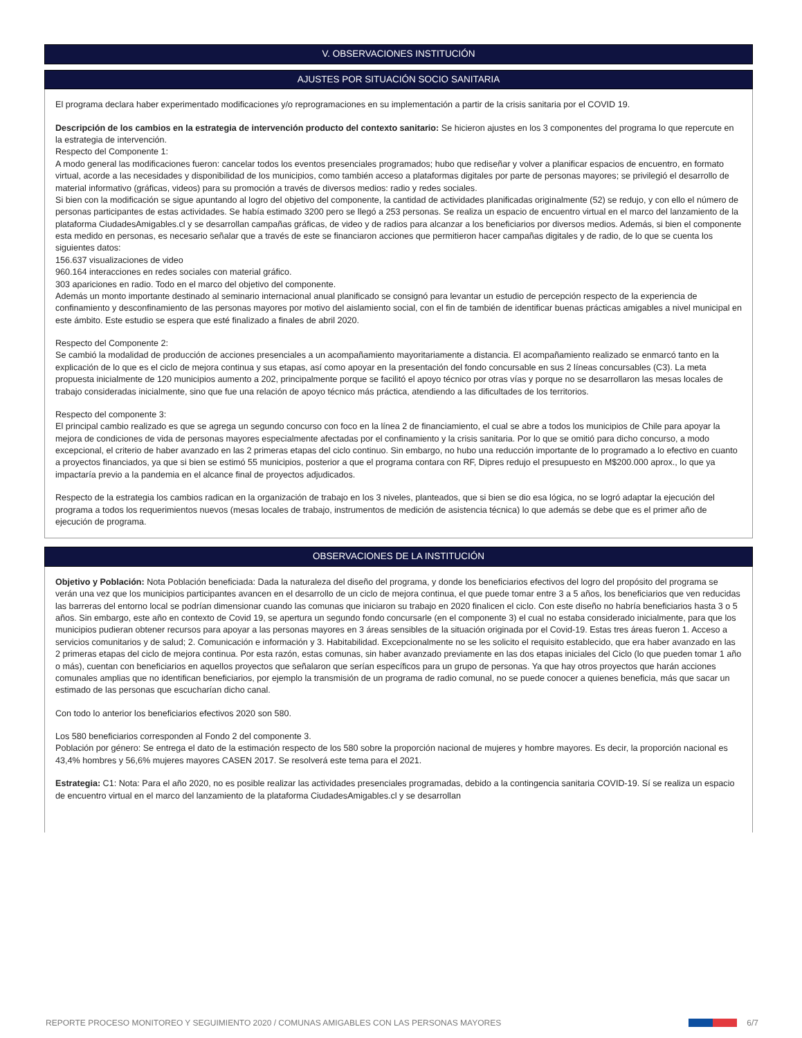V. OBSERVACIONES INSTITUCIÓN
AJUSTES POR SITUACIÓN SOCIO SANITARIA
El programa declara haber experimentado modificaciones y/o reprogramaciones en su implementación a partir de la crisis sanitaria por el COVID 19.
Descripción de los cambios en la estrategia de intervención producto del contexto sanitario: Se hicieron ajustes en los 3 componentes del programa lo que repercute en la estrategia de intervención.
Respecto del Componente 1:
A modo general las modificaciones fueron: cancelar todos los eventos presenciales programados; hubo que rediseñar y volver a planificar espacios de encuentro, en formato virtual, acorde a las necesidades y disponibilidad de los municipios, como también acceso a plataformas digitales por parte de personas mayores; se privilegió el desarrollo de material informativo (gráficas, videos) para su promoción a través de diversos medios: radio y redes sociales.
Si bien con la modificación se sigue apuntando al logro del objetivo del componente, la cantidad de actividades planificadas originalmente (52) se redujo, y con ello el número de personas participantes de estas actividades. Se había estimado 3200 pero se llegó a 253 personas. Se realiza un espacio de encuentro virtual en el marco del lanzamiento de la plataforma CiudadesAmigables.cl y se desarrollan campañas gráficas, de video y de radios para alcanzar a los beneficiarios por diversos medios. Además, si bien el componente esta medido en personas, es necesario señalar que a través de este se financiaron acciones que permitieron hacer campañas digitales y de radio, de lo que se cuenta los siguientes datos:
156.637 visualizaciones de video
960.164 interacciones en redes sociales con material gráfico.
303 apariciones en radio. Todo en el marco del objetivo del componente.
Además un monto importante destinado al seminario internacional anual planificado se consignó para levantar un estudio de percepción respecto de la experiencia de confinamiento y desconfinamiento de las personas mayores por motivo del aislamiento social, con el fin de también de identificar buenas prácticas amigables a nivel municipal en este ámbito. Este estudio se espera que esté finalizado a finales de abril 2020.
Respecto del Componente 2:
Se cambió la modalidad de producción de acciones presenciales a un acompañamiento mayoritariamente a distancia. El acompañamiento realizado se enmarcó tanto en la explicación de lo que es el ciclo de mejora continua y sus etapas, así como apoyar en la presentación del fondo concursable en sus 2 líneas concursables (C3). La meta propuesta inicialmente de 120 municipios aumento a 202, principalmente porque se facilitó el apoyo técnico por otras vías y porque no se desarrollaron las mesas locales de trabajo consideradas inicialmente, sino que fue una relación de apoyo técnico más práctica, atendiendo a las dificultades de los territorios.
Respecto del componente 3:
El principal cambio realizado es que se agrega un segundo concurso con foco en la línea 2 de financiamiento, el cual se abre a todos los municipios de Chile para apoyar la mejora de condiciones de vida de personas mayores especialmente afectadas por el confinamiento y la crisis sanitaria. Por lo que se omitió para dicho concurso, a modo excepcional, el criterio de haber avanzado en las 2 primeras etapas del ciclo continuo. Sin embargo, no hubo una reducción importante de lo programado a lo efectivo en cuanto a proyectos financiados, ya que si bien se estimó 55 municipios, posterior a que el programa contara con RF, Dipres redujo el presupuesto en M$200.000 aprox., lo que ya impactaría previo a la pandemia en el alcance final de proyectos adjudicados.
Respecto de la estrategia los cambios radican en la organización de trabajo en los 3 niveles, planteados, que si bien se dio esa lógica, no se logró adaptar la ejecución del programa a todos los requerimientos nuevos (mesas locales de trabajo, instrumentos de medición de asistencia técnica) lo que además se debe que es el primer año de ejecución de programa.
OBSERVACIONES DE LA INSTITUCIÓN
Objetivo y Población: Nota Población beneficiada: Dada la naturaleza del diseño del programa, y donde los beneficiarios efectivos del logro del propósito del programa se verán una vez que los municipios participantes avancen en el desarrollo de un ciclo de mejora continua, el que puede tomar entre 3 a 5 años, los beneficiarios que ven reducidas las barreras del entorno local se podrían dimensionar cuando las comunas que iniciaron su trabajo en 2020 finalicen el ciclo. Con este diseño no habría beneficiarios hasta 3 o 5 años. Sin embargo, este año en contexto de Covid 19, se apertura un segundo fondo concursarle (en el componente 3) el cual no estaba considerado inicialmente, para que los municipios pudieran obtener recursos para apoyar a las personas mayores en 3 áreas sensibles de la situación originada por el Covid-19. Estas tres áreas fueron 1. Acceso a servicios comunitarios y de salud; 2. Comunicación e información y 3. Habitabilidad. Excepcionalmente no se les solicito el requisito establecido, que era haber avanzado en las 2 primeras etapas del ciclo de mejora continua. Por esta razón, estas comunas, sin haber avanzado previamente en las dos etapas iniciales del Ciclo (lo que pueden tomar 1 año o más), cuentan con beneficiarios en aquellos proyectos que señalaron que serían específicos para un grupo de personas. Ya que hay otros proyectos que harán acciones comunales amplias que no identifican beneficiarios, por ejemplo la transmisión de un programa de radio comunal, no se puede conocer a quienes beneficia, más que sacar un estimado de las personas que escucharían dicho canal.
Con todo lo anterior los beneficiarios efectivos 2020 son 580.
Los 580 beneficiarios corresponden al Fondo 2 del componente 3.
Población por género: Se entrega el dato de la estimación respecto de los 580 sobre la proporción nacional de mujeres y hombre mayores. Es decir, la proporción nacional es 43,4% hombres y 56,6% mujeres mayores CASEN 2017. Se resolverá este tema para el 2021.
Estrategia: C1: Nota: Para el año 2020, no es posible realizar las actividades presenciales programadas, debido a la contingencia sanitaria COVID-19. Sí se realiza un espacio de encuentro virtual en el marco del lanzamiento de la plataforma CiudadesAmigables.cl y se desarrollan
REPORTE PROCESO MONITOREO Y SEGUIMIENTO 2020 / COMUNAS AMIGABLES CON LAS PERSONAS MAYORES 6/7